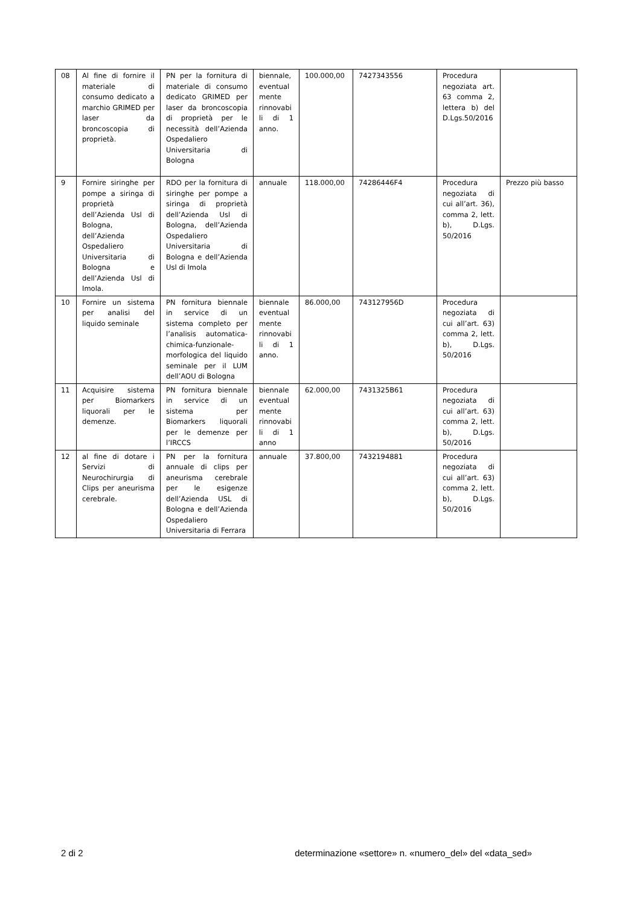| 08 | Al fine di fornire il materiale di consumo dedicato a marchio GRIMED per laser da broncoscopia di proprietà. | PN per la fornitura di materiale di consumo dedicato GRIMED per laser da broncoscopia di proprietà per le necessità dell’Azienda Ospedaliero Universitaria di Bologna | biennale, eventual mente rinnovabi li di 1 anno. | 100.000,00 | 7427343556 | Procedura negoziata art. 63 comma 2, lettera b) del D.Lgs.50/2016 | |
| 9 | Fornire siringhe per pompe a siringa di proprietà dell’Azienda Usl di Bologna, dell’Azienda Ospedaliero Universitaria di Bologna e dell’Azienda Usl di Imola. | RDO per la fornitura di siringhe per pompe a siringa di proprietà dell’Azienda Usl di Bologna, dell’Azienda Ospedaliero Universitaria di Bologna e dell’Azienda Usl di Imola | annuale | 118.000,00 | 74286446F4 | Procedura negoziata di cui all’art. 36), comma 2, lett. b), D.Lgs. 50/2016 | Prezzo più basso |
| 10 | Fornire un sistema per analisi del liquido seminale | PN fornitura biennale in service di un sistema completo per l’analisis automatica-chimica-funzionale-morfologica del liquido seminale per il LUM dell’AOU di Bologna | biennale eventual mente rinnovabi li di 1 anno. | 86.000,00 | 743127956D | Procedura negoziata di cui all’art. 63) comma 2, lett. b), D.Lgs. 50/2016 | |
| 11 | Acquisire sistema per Biomarkers liquorali per le demenze. | PN fornitura biennale in service di un sistema per Biomarkers liquorali per le demenze per l’IRCCS | biennale eventual mente rinnovabi li di 1 anno | 62.000,00 | 7431325B61 | Procedura negoziata di cui all’art. 63) comma 2, lett. b), D.Lgs. 50/2016 | |
| 12 | al fine di dotare i Servizi di Neurochirurgia di Clips per aneurisma cerebrale. | PN per la fornitura annuale di clips per aneurisma cerebrale per le esigenze dell’Azienda USL di Bologna e dell’Azienda Ospedaliero Universitaria di Ferrara | annuale | 37.800,00 | 7432194881 | Procedura negoziata di cui all’art. 63) comma 2, lett. b), D.Lgs. 50/2016 | |
2 di 2 determinazione «settore» n. «numero_del» del «data_sed»